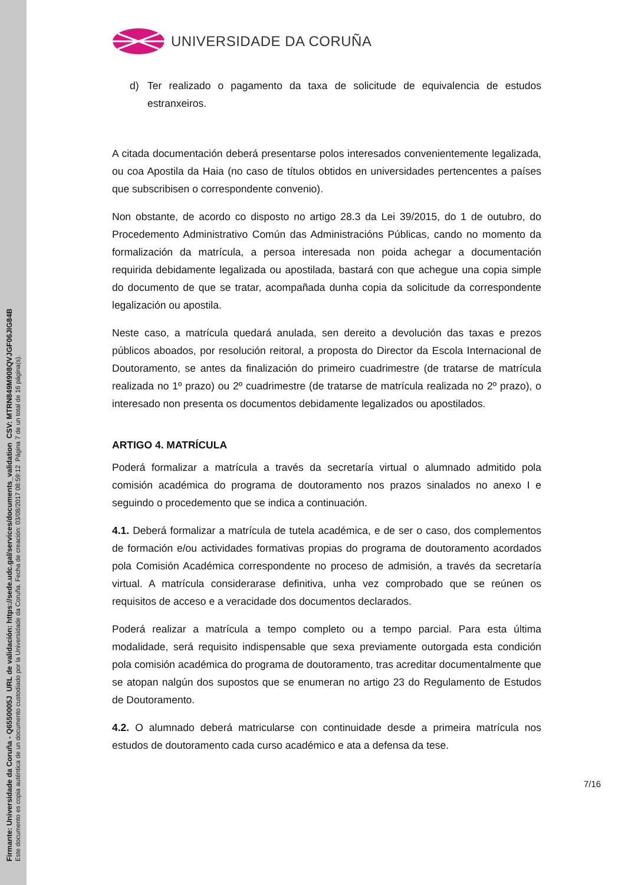Firmante: Universidade da Coruña - Q6550005J URL de validación: https://sede.udc.gal/services/documents_validation CSV: MTRN849M908QVJGF06JIG84B
Este documento es copia auténtica de un documento custodiado por la Universidade da Coruña. Fecha de creación: 03/08/2017 08:59:12 Página 7 de un total de 16 página(s).
UNIVERSIDADE DA CORUÑA
d) Ter realizado o pagamento da taxa de solicitude de equivalencia de estudos estranxeiros.
A citada documentación deberá presentarse polos interesados convenientemente legalizada, ou coa Apostila da Haia (no caso de títulos obtidos en universidades pertencentes a países que subscribisen o correspondente convenio).
Non obstante, de acordo co disposto no artigo 28.3 da Lei 39/2015, do 1 de outubro, do Procedemento Administrativo Común das Administracións Públicas, cando no momento da formalización da matrícula, a persoa interesada non poida achegar a documentación requirida debidamente legalizada ou apostilada, bastará con que achegue una copia simple do documento de que se tratar, acompañada dunha copia da solicitude da correspondente legalización ou apostila.
Neste caso, a matrícula quedará anulada, sen dereito a devolución das taxas e prezos públicos aboados, por resolución reitoral, a proposta do Director da Escola Internacional de Doutoramento, se antes da finalización do primeiro cuadrimestre (de tratarse de matrícula realizada no 1º prazo) ou 2º cuadrimestre (de tratarse de matrícula realizada no 2º prazo), o interesado non presenta os documentos debidamente legalizados ou apostilados.
ARTIGO 4. MATRÍCULA
Poderá formalizar a matrícula a través da secretaría virtual o alumnado admitido pola comisión académica do programa de doutoramento nos prazos sinalados no anexo I e seguindo o procedemento que se indica a continuación.
4.1. Deberá formalizar a matrícula de tutela académica, e de ser o caso, dos complementos de formación e/ou actividades formativas propias do programa de doutoramento acordados pola Comisión Académica correspondente no proceso de admisión, a través da secretaría virtual. A matrícula considerarase definitiva, unha vez comprobado que se reúnen os requisitos de acceso e a veracidade dos documentos declarados.
Poderá realizar a matrícula a tempo completo ou a tempo parcial. Para esta última modalidade, será requisito indispensable que sexa previamente outorgada esta condición pola comisión académica do programa de doutoramento, tras acreditar documentalmente que se atopan nalgún dos supostos que se enumeran no artigo 23 do Regulamento de Estudos de Doutoramento.
4.2. O alumnado deberá matricularse con continuidade desde a primeira matrícula nos estudos de doutoramento cada curso académico e ata a defensa da tese.
7/16